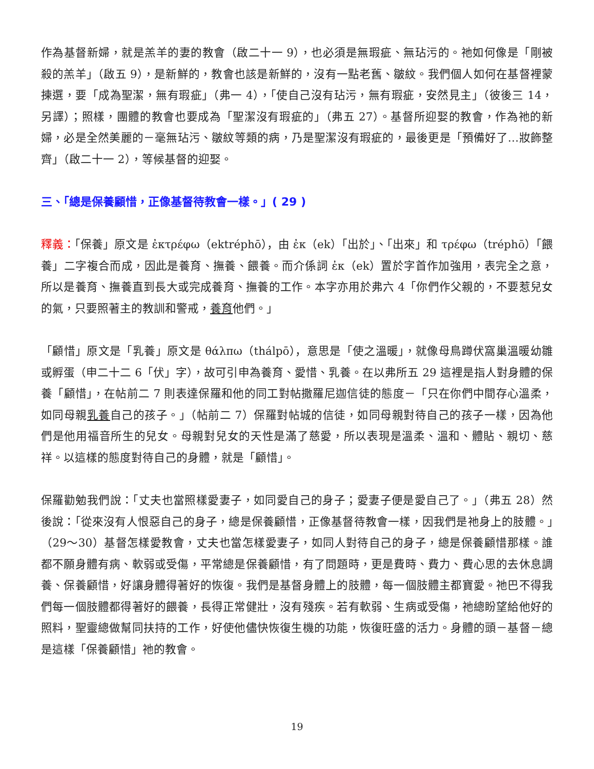作為基督新婦，就是羔羊的妻的教會（啟二十一 9），也必須是無瑕疵、無玷污的。祂如何像是「剛被殺的羔羊」（啟五 9），是新鮮的，教會也該是新鮮的，沒有一點老舊、皺紋。我們個人如何在基督裡蒙揀選，要「成為聖潔，無有瑕疵」（弗一 4），「使自己沒有玷污，無有瑕疵，安然見主」（彼後三 14，另譯）；照樣，團體的教會也要成為「聖潔沒有瑕疵的」（弗五 27）。基督所迎娶的教會，作為祂的新婦，必是全然美麗的－毫無玷污、皺紋等類的病，乃是聖潔沒有瑕疵的，最後更是「預備好了…妝飾整齊」（啟二十一 2），等候基督的迎娶。
三、「總是保養顧惜，正像基督待教會一樣。」( 29 )
釋義：「保養」原文是 ἐκτρέφω（ektréphō），由 ἐκ（ek）「出於」、「出來」和 τρέφω（tréphō）「餵養」二字複合而成，因此是養育、撫養、餵養。而介係詞 ἐκ（ek）置於字首作加強用，表完全之意，所以是養育、撫養直到長大或完成養育、撫養的工作。本字亦用於弗六 4「你們作父親的，不要惹兒女的氣，只要照著主的教訓和警戒，養育他們。」
「顧惜」原文是「乳養」原文是 θάλπω（thálpō），意思是「使之溫暖」，就像母鳥蹲伏窩巢溫暖幼雛或孵蛋（申二十二 6「伏」字），故可引申為養育、愛惜、乳養。在以弗所五 29 這裡是指人對身體的保養「顧惜」，在帖前二 7 則表達保羅和他的同工對帖撒羅尼迦信徒的態度－「只在你們中間存心溫柔，如同母親乳養自己的孩子。」（帖前二 7）保羅對帖城的信徒，如同母親對待自己的孩子一樣，因為他們是他用福音所生的兒女。母親對兒女的天性是滿了慈愛，所以表現是溫柔、溫和、體貼、親切、慈祥。以這樣的態度對待自己的身體，就是「顧惜」。
保羅勸勉我們說：「丈夫也當照樣愛妻子，如同愛自己的身子；愛妻子便是愛自己了。」（弗五 28）然後說：「從來沒有人恨惡自己的身子，總是保養顧惜，正像基督待教會一樣，因我們是祂身上的肢體。」（29～30）基督怎樣愛教會，丈夫也當怎樣愛妻子，如同人對待自己的身子，總是保養顧惜那樣。誰都不願身體有病、軟弱或受傷，平常總是保養顧惜，有了問題時，更是費時、費力、費心思的去休息調養、保養顧惜，好讓身體得著好的恢復。我們是基督身體上的肢體，每一個肢體主都寶愛。祂巴不得我們每一個肢體都得著好的餵養，長得正常健壯，沒有殘疾。若有軟弱、生病或受傷，祂總盼望給他好的照料，聖靈總做幫同扶持的工作，好使他儘快恢復生機的功能，恢復旺盛的活力。身體的頭－基督－總是這樣「保養顧惜」祂的教會。
19